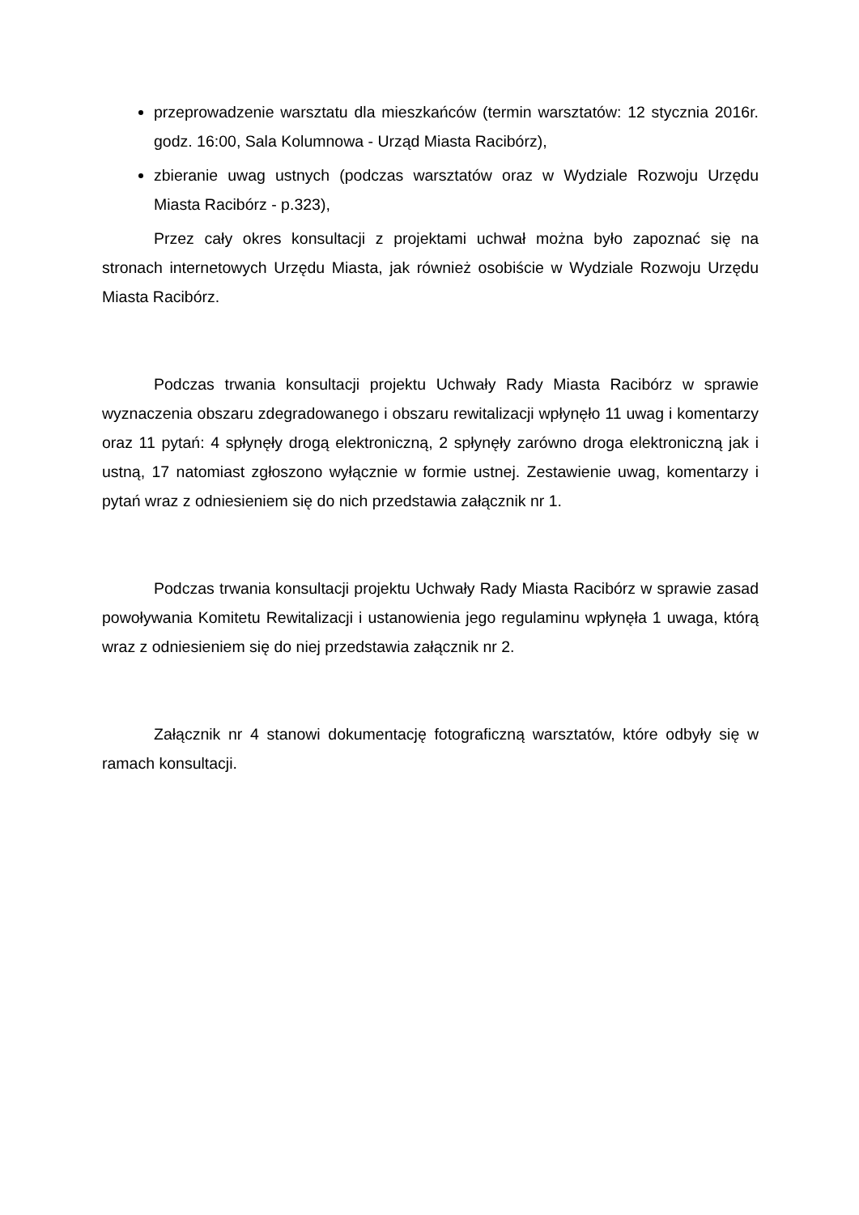przeprowadzenie warsztatu dla mieszkańców (termin warsztatów: 12 stycznia 2016r. godz. 16:00, Sala Kolumnowa - Urząd Miasta Racibórz),
zbieranie uwag ustnych (podczas warsztatów oraz w Wydziale Rozwoju Urzędu Miasta Racibórz - p.323),
Przez cały okres konsultacji z projektami uchwał można było zapoznać się na stronach internetowych Urzędu Miasta, jak również osobiście w Wydziale Rozwoju Urzędu Miasta Racibórz.
Podczas trwania konsultacji projektu Uchwały Rady Miasta Racibórz w sprawie wyznaczenia obszaru zdegradowanego i obszaru rewitalizacji wpłynęło 11 uwag i komentarzy oraz 11 pytań: 4 spłynęły drogą elektroniczną, 2 spłynęły zarówno droga elektroniczną jak i ustną, 17 natomiast zgłoszono wyłącznie w formie ustnej. Zestawienie uwag, komentarzy i pytań wraz z odniesieniem się do nich przedstawia załącznik nr 1.
Podczas trwania konsultacji projektu Uchwały Rady Miasta Racibórz w sprawie zasad powoływania Komitetu Rewitalizacji i ustanowienia jego regulaminu wpłynęła 1 uwaga, którą wraz z odniesieniem się do niej przedstawia załącznik nr 2.
Załącznik nr 4 stanowi dokumentację fotograficzną warsztatów, które odbyły się w ramach konsultacji.